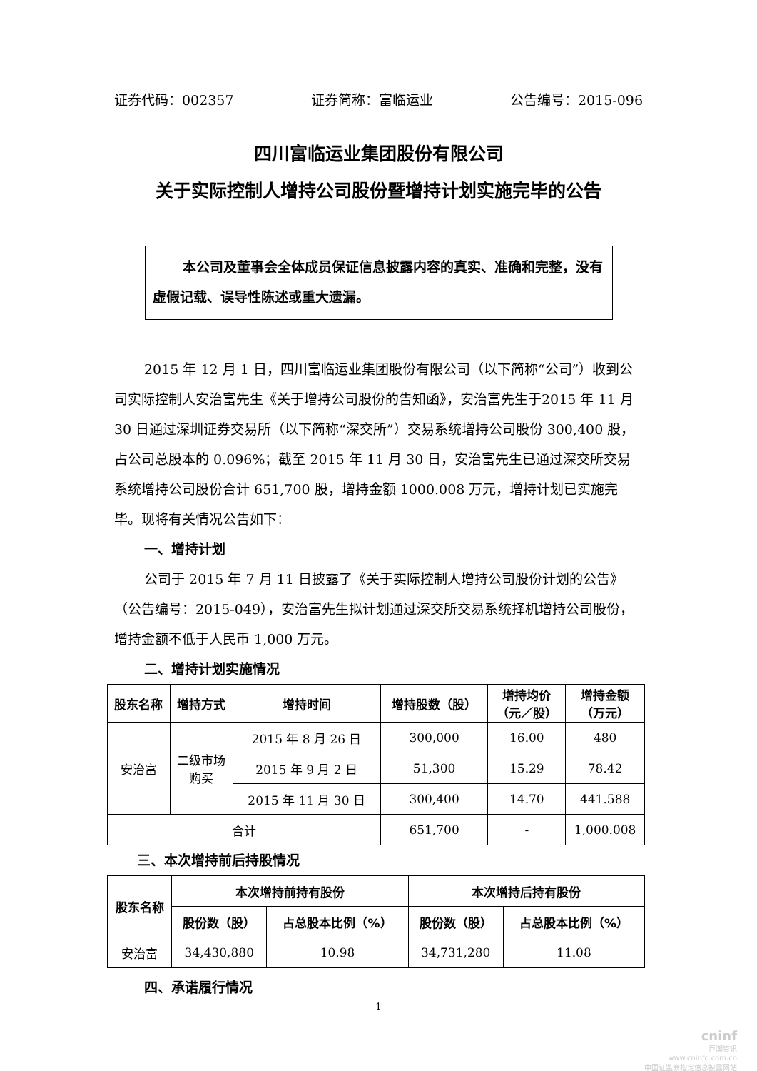证券代码：002357 证券简称：富临运业 公告编号：2015-096
四川富临运业集团股份有限公司
关于实际控制人增持公司股份暨增持计划实施完毕的公告
本公司及董事会全体成员保证信息披露内容的真实、准确和完整，没有虚假记载、误导性陈述或重大遗漏。
2015 年 12 月 1 日，四川富临运业集团股份有限公司（以下简称“公司”）收到公司实际控制人安治富先生《关于增持公司股份的告知函》，安治富先生于2015 年 11 月 30 日通过深圳证券交易所（以下简称“深交所”）交易系统增持公司股份 300,400 股，占公司总股本的 0.096%；截至 2015 年 11 月 30 日，安治富先生已通过深交所交易系统增持公司股份合计 651,700 股，增持金额 1000.008 万元，增持计划已实施完毕。现将有关情况公告如下：
一、增持计划
公司于 2015 年 7 月 11 日披露了《关于实际控制人增持公司股份计划的公告》（公告编号：2015-049），安治富先生拟计划通过深交所交易系统择机增持公司股份，增持金额不低于人民币 1,000 万元。
二、增持计划实施情况
| 股东名称 | 增持方式 | 增持时间 | 增持股数（股） | 增持均价 （元／股） | 增持金额 （万元） |
| --- | --- | --- | --- | --- | --- |
| 安治富 | 二级市场 购买 | 2015 年 8 月 26 日 | 300,000 | 16.00 | 480 |
| | | 2015 年 9 月 2 日 | 51,300 | 15.29 | 78.42 |
| | | 2015 年 11 月 30 日 | 300,400 | 14.70 | 441.588 |
| 合计 | | | 651,700 | - | 1,000.008 |
三、本次增持前后持股情况
| 股东名称 | 本次增持前持有股份 | | 本次增持后持有股份 | |
| --- | --- | --- | --- | --- |
| | 股份数（股） | 占总股本比例（%） | 股份数（股） | 占总股本比例（%） |
| 安治富 | 34,430,880 | 10.98 | 34,731,280 | 11.08 |
四、承诺履行情况
- 1 -
cninf
巨潮资讯
www.cninfo.com.cn
中国证监会指定信息披露网站